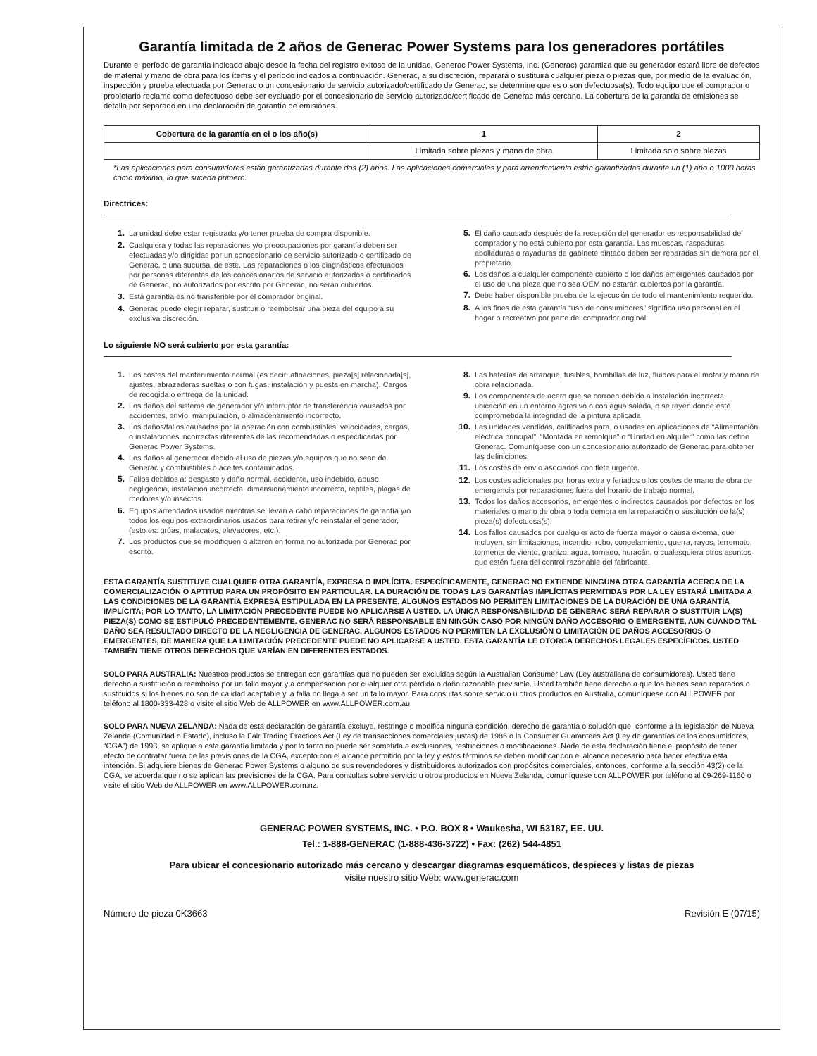Garantía limitada de 2 años de Generac Power Systems para los generadores portátiles
Durante el período de garantía indicado abajo desde la fecha del registro exitoso de la unidad, Generac Power Systems, Inc. (Generac) garantiza que su generador estará libre de defectos de material y mano de obra para los ítems y el período indicados a continuación. Generac, a su discreción, reparará o sustituirá cualquier pieza o piezas que, por medio de la evaluación, inspección y prueba efectuada por Generac o un concesionario de servicio autorizado/certificado de Generac, se determine que es o son defectuosa(s). Todo equipo que el comprador o propietario reclame como defectuoso debe ser evaluado por el concesionario de servicio autorizado/certificado de Generac más cercano. La cobertura de la garantía de emisiones se detalla por separado en una declaración de garantía de emisiones.
| Cobertura de la garantía en el o los año(s) | 1 | 2 |
| --- | --- | --- |
| | Limitada sobre piezas y mano de obra | Limitada solo sobre piezas |
*Las aplicaciones para consumidores están garantizadas durante dos (2) años. Las aplicaciones comerciales y para arrendamiento están garantizadas durante un (1) año o 1000 horas como máximo, lo que suceda primero.
Directrices:
1. La unidad debe estar registrada y/o tener prueba de compra disponible.
2. Cualquiera y todas las reparaciones y/o preocupaciones por garantía deben ser efectuadas y/o dirigidas por un concesionario de servicio autorizado o certificado de Generac, o una sucursal de este. Las reparaciones o los diagnósticos efectuados por personas diferentes de los concesionarios de servicio autorizados o certificados de Generac, no autorizados por escrito por Generac, no serán cubiertos.
3. Esta garantía es no transferible por el comprador original.
4. Generac puede elegir reparar, sustituir o reembolsar una pieza del equipo a su exclusiva discreción.
5. El daño causado después de la recepción del generador es responsabilidad del comprador y no está cubierto por esta garantía. Las muescas, raspaduras, abolladuras o rayaduras de gabinete pintado deben ser reparadas sin demora por el propietario.
6. Los daños a cualquier componente cubierto o los daños emergentes causados por el uso de una pieza que no sea OEM no estarán cubiertos por la garantía.
7. Debe haber disponible prueba de la ejecución de todo el mantenimiento requerido.
8. A los fines de esta garantía “uso de consumidores” significa uso personal en el hogar o recreativo por parte del comprador original.
Lo siguiente NO será cubierto por esta garantía:
1. Los costes del mantenimiento normal (es decir: afinaciones, pieza[s] relacionada[s], ajustes, abrazaderas sueltas o con fugas, instalación y puesta en marcha). Cargos de recogida o entrega de la unidad.
2. Los daños del sistema de generador y/o interruptor de transferencia causados por accidentes, envío, manipulación, o almacenamiento incorrecto.
3. Los daños/fallos causados por la operación con combustibles, velocidades, cargas, o instalaciones incorrectas diferentes de las recomendadas o especificadas por Generac Power Systems.
4. Los daños al generador debido al uso de piezas y/o equipos que no sean de Generac y combustibles o aceites contaminados.
5. Fallos debidos a: desgaste y daño normal, accidente, uso indebido, abuso, negligencia, instalación incorrecta, dimensionamiento incorrecto, reptiles, plagas de roedores y/o insectos.
6. Equipos arrendados usados mientras se llevan a cabo reparaciones de garantía y/o todos los equipos extraordinarios usados para retirar y/o reinstalar el generador, (esto es: grúas, malacates, elevadores, etc.).
7. Los productos que se modifiquen o alteren en forma no autorizada por Generac por escrito.
8. Las baterías de arranque, fusibles, bombillas de luz, fluidos para el motor y mano de obra relacionada.
9. Los componentes de acero que se corroen debido a instalación incorrecta, ubicación en un entorno agresivo o con agua salada, o se rayen donde esté comprometida la integridad de la pintura aplicada.
10. Las unidades vendidas, calificadas para, o usadas en aplicaciones de “Alimentación eléctrica principal”, “Montada en remolque” o “Unidad en alquiler” como las define Generac. Comuníquese con un concesionario autorizado de Generac para obtener las definiciones.
11. Los costes de envío asociados con flete urgente.
12. Los costes adicionales por horas extra y feriados o los costes de mano de obra de emergencia por reparaciones fuera del horario de trabajo normal.
13. Todos los daños accesorios, emergentes o indirectos causados por defectos en los materiales o mano de obra o toda demora en la reparación o sustitución de la(s) pieza(s) defectuosa(s).
14. Los fallos causados por cualquier acto de fuerza mayor o causa externa, que incluyen, sin limitaciones, incendio, robo, congelamiento, guerra, rayos, terremoto, tormenta de viento, granizo, agua, tornado, huracán, o cualesquiera otros asuntos que estén fuera del control razonable del fabricante.
ESTA GARANTÍA SUSTITUYE CUALQUIER OTRA GARANTÍA, EXPRESA O IMPLÍCITA. ESPECÍFICAMENTE, GENERAC NO EXTIENDE NINGUNA OTRA GARANTÍA ACERCA DE LA COMERCIALIZACIÓN O APTITUD PARA UN PROPÓSITO EN PARTICULAR. LA DURACIÓN DE TODAS LAS GARANTÍAS IMPLÍCITAS PERMITIDAS POR LA LEY ESTARÁ LIMITADA A LAS CONDICIONES DE LA GARANTÍA EXPRESA ESTIPULADA EN LA PRESENTE. ALGUNOS ESTADOS NO PERMITEN LIMITACIONES DE LA DURACIÓN DE UNA GARANTÍA IMPLÍCITA; POR LO TANTO, LA LIMITACIÓN PRECEDENTE PUEDE NO APLICARSE A USTED. LA ÚNICA RESPONSABILIDAD DE GENERAC SERÁ REPARAR O SUSTITUIR LA(S) PIEZA(S) COMO SE ESTIPULÓ PRECEDENTEMENTE. GENERAC NO SERÁ RESPONSABLE EN NINGÚN CASO POR NINGÚN DAÑO ACCESORIO O EMERGENTE, AUN CUANDO TAL DAÑO SEA RESULTADO DIRECTO DE LA NEGLIGENCIA DE GENERAC. ALGUNOS ESTADOS NO PERMITEN LA EXCLUSIÓN O LIMITACIÓN DE DAÑOS ACCESORIOS O EMERGENTES, DE MANERA QUE LA LIMITACIÓN PRECEDENTE PUEDE NO APLICARSE A USTED. ESTA GARANTÍA LE OTORGA DERECHOS LEGALES ESPECÍFICOS. USTED TAMBIÉN TIENE OTROS DERECHOS QUE VARÍAN EN DIFERENTES ESTADOS.
SOLO PARA AUSTRALIA: Nuestros productos se entregan con garantías que no pueden ser excluidas según la Australian Consumer Law (Ley australiana de consumidores). Usted tiene derecho a sustitución o reembolso por un fallo mayor y a compensación por cualquier otra pérdida o daño razonable previsible. Usted también tiene derecho a que los bienes sean reparados o sustituidos si los bienes no son de calidad aceptable y la falla no llega a ser un fallo mayor. Para consultas sobre servicio u otros productos en Australia, comuníquese con ALLPOWER por teléfono al 1800-333-428 o visite el sitio Web de ALLPOWER en www.ALLPOWER.com.au.
SOLO PARA NUEVA ZELANDA: Nada de esta declaración de garantía excluye, restringe o modifica ninguna condición, derecho de garantía o solución que, conforme a la legislación de Nueva Zelanda (Comunidad o Estado), incluso la Fair Trading Practices Act (Ley de transacciones comerciales justas) de 1986 o la Consumer Guarantees Act (Ley de garantías de los consumidores, “CGA”) de 1993, se aplique a esta garantía limitada y por lo tanto no puede ser sometida a exclusiones, restricciones o modificaciones. Nada de esta declaración tiene el propósito de tener efecto de contratar fuera de las previsiones de la CGA, excepto con el alcance permitido por la ley y estos términos se deben modificar con el alcance necesario para hacer efectiva esta intención. Si adquiere bienes de Generac Power Systems o alguno de sus revendedores y distribuidores autorizados con propósitos comerciales, entonces, conforme a la sección 43(2) de la CGA, se acuerda que no se aplican las previsiones de la CGA. Para consultas sobre servicio u otros productos en Nueva Zelanda, comuníquese con ALLPOWER por teléfono al 09-269-1160 o visite el sitio Web de ALLPOWER en www.ALLPOWER.com.nz.
GENERAC POWER SYSTEMS, INC. • P.O. BOX 8 • Waukesha, WI 53187, EE. UU.
Tel.: 1-888-GENERAC (1-888-436-3722) • Fax: (262) 544-4851
Para ubicar el concesionario autorizado más cercano y descargar diagramas esquemáticos, despieces y listas de piezas
visite nuestro sitio Web: www.generac.com
Número de pieza 0K3663 Revisión E (07/15)